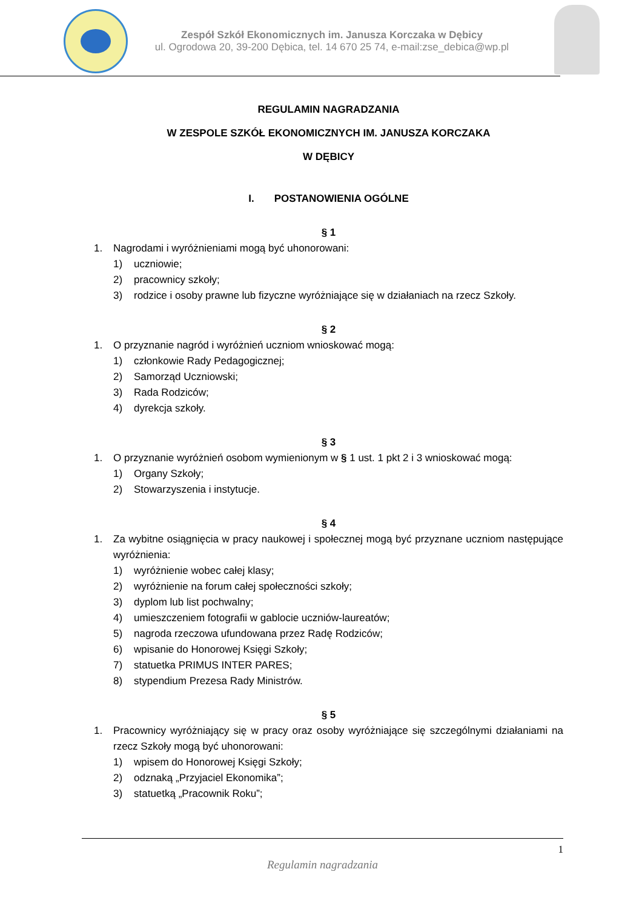Zespół Szkół Ekonomicznych im. Janusza Korczaka w Dębicy
ul. Ogrodowa 20, 39-200 Dębica, tel. 14 670 25 74, e-mail:zse_debica@wp.pl
REGULAMIN NAGRADZANIA
W ZESPOLE SZKÓŁ EKONOMICZNYCH IM. JANUSZA KORCZAKA
W DĘBICY
I. POSTANOWIENIA OGÓLNE
§ 1
1. Nagrodami i wyróżnieniami mogą być uhonorowani:
1) uczniowie;
2) pracownicy szkoły;
3) rodzice i osoby prawne lub fizyczne wyróżniające się w działaniach na rzecz Szkoły.
§ 2
1. O przyznanie nagród i wyróżnień uczniom wnioskować mogą:
1) członkowie Rady Pedagogicznej;
2) Samorząd Uczniowski;
3) Rada Rodziców;
4) dyrekcja szkoły.
§ 3
1. O przyznanie wyróżnień osobom wymienionym w § 1 ust. 1 pkt 2 i 3 wnioskować mogą:
1) Organy Szkoły;
2) Stowarzyszenia i instytucje.
§ 4
1. Za wybitne osiągnięcia w pracy naukowej i społecznej mogą być przyznane uczniom następujące wyróżnienia:
1) wyróżnienie wobec całej klasy;
2) wyróżnienie na forum całej społeczności szkoły;
3) dyplom lub list pochwalny;
4) umieszczeniem fotografii w gablocie uczniów-laureatów;
5) nagroda rzeczowa ufundowana przez Radę Rodziców;
6) wpisanie do Honorowej Księgi Szkoły;
7) statuetka PRIMUS INTER PARES;
8) stypendium Prezesa Rady Ministrów.
§ 5
1. Pracownicy wyróżniający się w pracy oraz osoby wyróżniające się szczególnymi działaniami na rzecz Szkoły mogą być uhonorowani:
1) wpisem do Honorowej Księgi Szkoły;
2) odznaką „Przyjaciel Ekonomika”;
3) statuetką „Pracownik Roku”;
1
Regulamin nagradzania